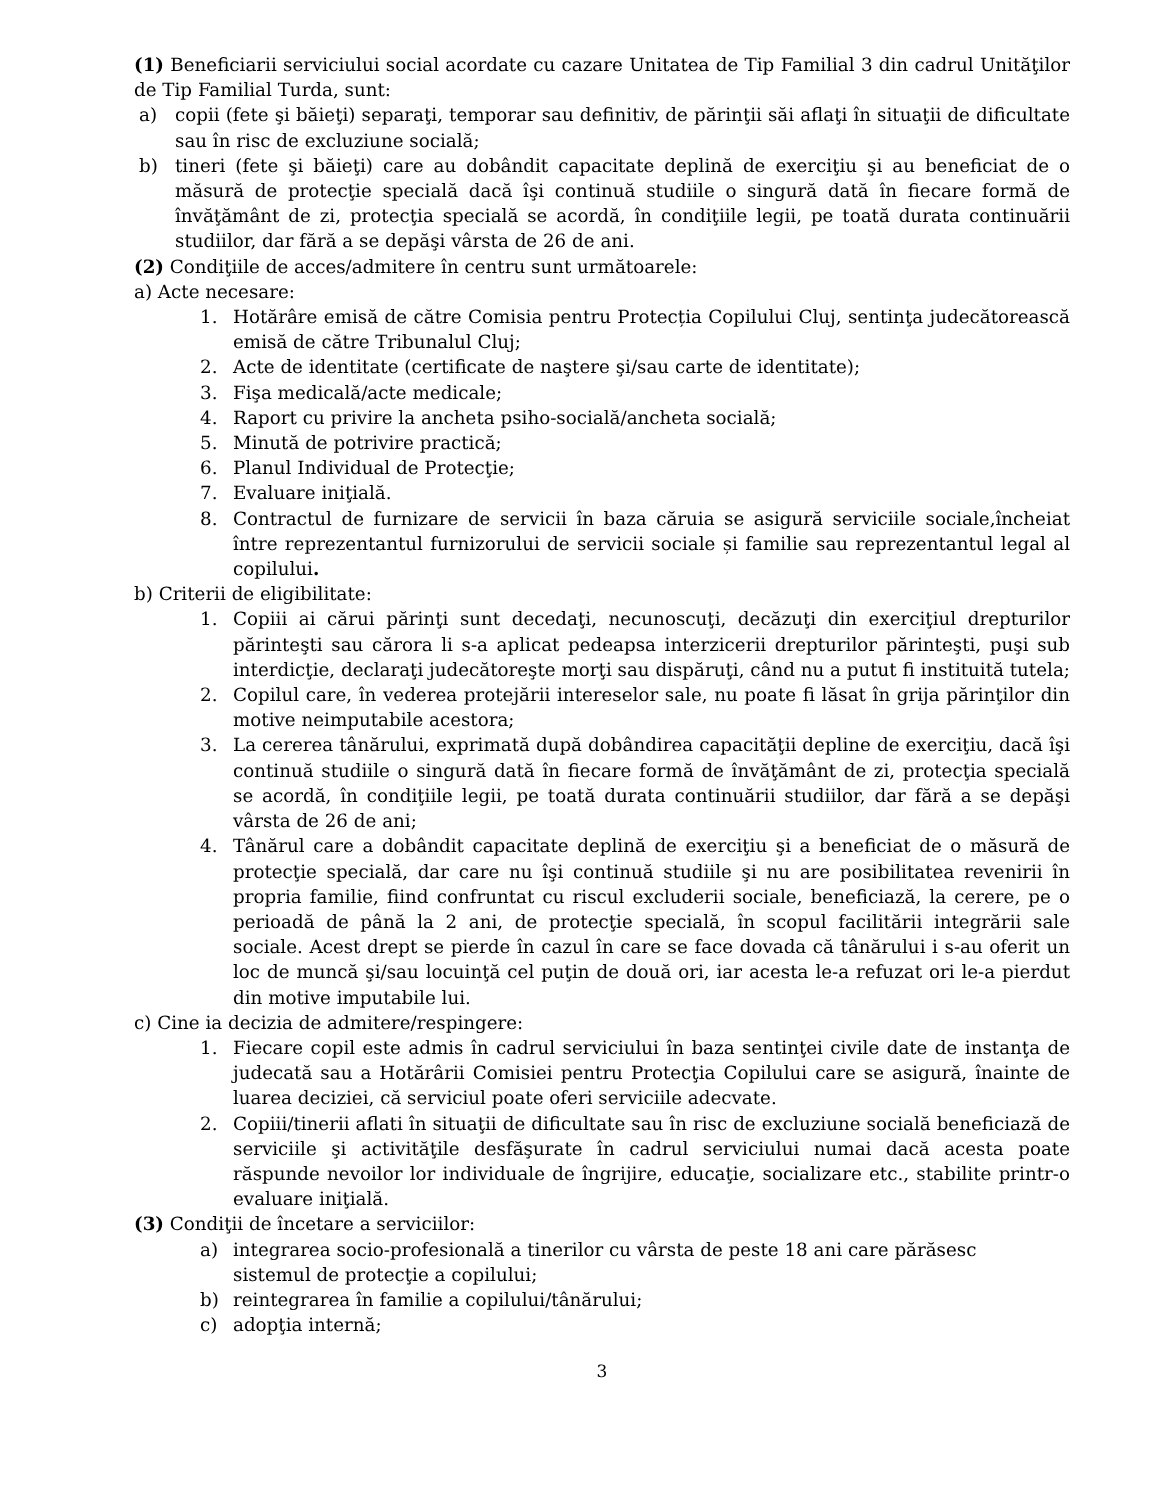(1) Beneficiarii serviciului social acordate cu cazare Unitatea de Tip Familial 3 din cadrul Unităţilor de Tip Familial Turda, sunt:
a) copii (fete şi băieţi) separaţi, temporar sau definitiv, de părinţii săi aflaţi în situaţii de dificultate sau în risc de excluziune socială;
b) tineri (fete şi băieţi) care au dobândit capacitate deplină de exerciţiu şi au beneficiat de o măsură de protecţie specială dacă îşi continuă studiile o singură dată în fiecare formă de învăţământ de zi, protecţia specială se acordă, în condiţiile legii, pe toată durata continuării studiilor, dar fără a se depăşi vârsta de 26 de ani.
(2) Condiţiile de acces/admitere în centru sunt următoarele:
a) Acte necesare:
1. Hotărâre emisă de către Comisia pentru Protecția Copilului Cluj, sentinţa judecătorească emisă de către Tribunalul Cluj;
2. Acte de identitate (certificate de naştere şi/sau carte de identitate);
3. Fişa medicală/acte medicale;
4. Raport cu privire la ancheta psiho-socială/ancheta socială;
5. Minută de potrivire practică;
6. Planul Individual de Protecţie;
7. Evaluare iniţială.
8. Contractul de furnizare de servicii în baza căruia se asigură serviciile sociale,încheiat între reprezentantul furnizorului de servicii sociale și familie sau reprezentantul legal al copilului.
b) Criterii de eligibilitate:
1. Copiii ai cărui părinţi sunt decedaţi, necunoscuţi, decăzuţi din exerciţiul drepturilor părinteşti sau cărora li s-a aplicat pedeapsa interzicerii drepturilor părinteşti, puşi sub interdicţie, declaraţi judecătoreşte morţi sau dispăruţi, când nu a putut fi instituită tutela;
2. Copilul care, în vederea protejării intereselor sale, nu poate fi lăsat în grija părinţilor din motive neimputabile acestora;
3. La cererea tânărului, exprimată după dobândirea capacităţii depline de exerciţiu, dacă îşi continuă studiile o singură dată în fiecare formă de învăţământ de zi, protecţia specială se acordă, în condiţiile legii, pe toată durata continuării studiilor, dar fără a se depăşi vârsta de 26 de ani;
4. Tânărul care a dobândit capacitate deplină de exerciţiu şi a beneficiat de o măsură de protecţie specială, dar care nu îşi continuă studiile şi nu are posibilitatea revenirii în propria familie, fiind confruntat cu riscul excluderii sociale, beneficiază, la cerere, pe o perioadă de până la 2 ani, de protecţie specială, în scopul facilitării integrării sale sociale. Acest drept se pierde în cazul în care se face dovada că tânărului i s-au oferit un loc de muncă şi/sau locuinţă cel puţin de două ori, iar acesta le-a refuzat ori le-a pierdut din motive imputabile lui.
c) Cine ia decizia de admitere/respingere:
1. Fiecare copil este admis în cadrul serviciului în baza sentinţei civile date de instanţa de judecată sau a Hotărârii Comisiei pentru Protecţia Copilului care se asigură, înainte de luarea deciziei, că serviciul poate oferi serviciile adecvate.
2. Copiii/tinerii aflati în situaţii de dificultate sau în risc de excluziune socială beneficiază de serviciile şi activităţile desfăşurate în cadrul serviciului numai dacă acesta poate răspunde nevoilor lor individuale de îngrijire, educaţie, socializare etc., stabilite printr-o evaluare iniţială.
(3) Condiţii de încetare a serviciilor:
a) integrarea socio-profesională a tinerilor cu vârsta de peste 18 ani care părăsesc
sistemul de protecţie a copilului;
b) reintegrarea în familie a copilului/tânărului;
c) adopţia internă;
3